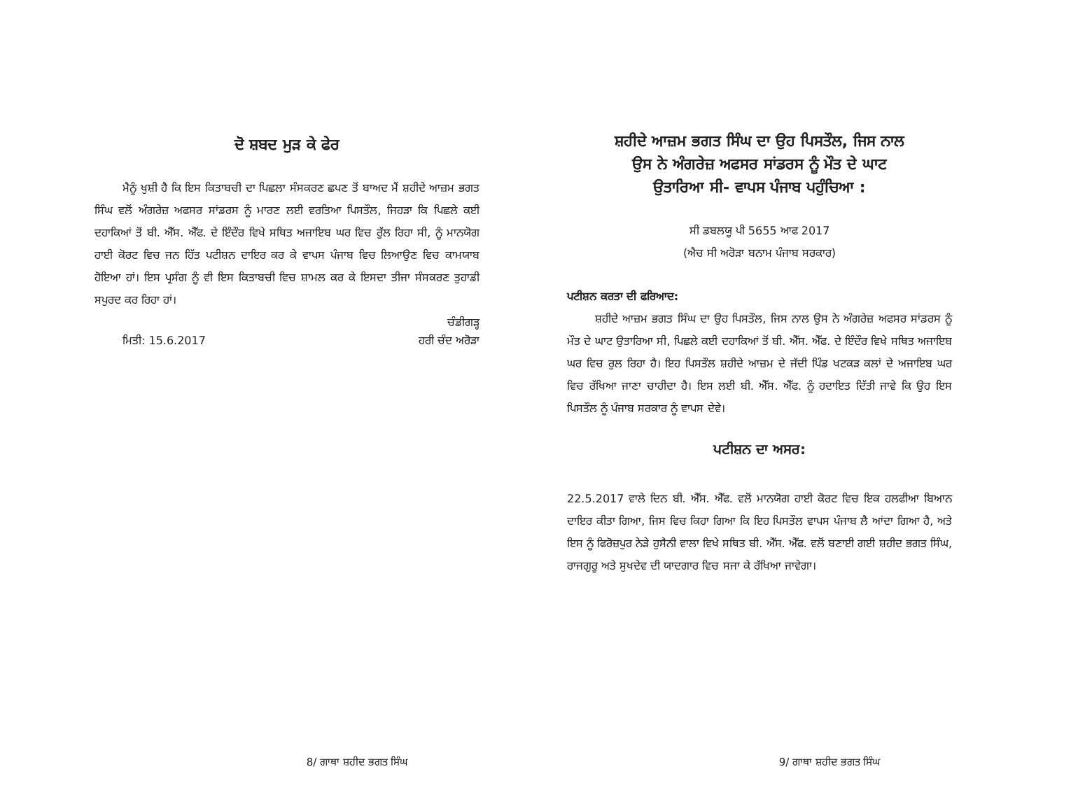ਦੋ ਸ਼ਬਦ ਮੁੜ ਕੇ ਫੇਰ
ਮੈਨੂੰ ਖੁਸ਼ੀ ਹੈ ਕਿ ਇਸ ਕਿਤਾਬਚੀ ਦਾ ਪਿਛਲਾ ਸੰਸਕਰਣ ਛਪਣ ਤੋਂ ਬਾਅਦ ਮੈਂ ਸ਼ਹੀਦੇ ਆਜ਼ਮ ਭਗਤ ਸਿੰਘ ਵਲੋਂ ਅੰਗਰੇਜ਼ ਅਫਸਰ ਸਾਂਡਰਸ ਨੂੰ ਮਾਰਣ ਲਈ ਵਰਤਿਆ ਪਿਸਤੌਲ, ਜਿਹੜਾ ਕਿ ਪਿਛਲੇ ਕਈ ਦਹਾਕਿਆਂ ਤੋਂ ਬੀ. ਐੱਸ. ਐੱਫ. ਦੇ ਇੰਦੌਰ ਵਿਖੇ ਸਥਿਤ ਅਜਾਇਬ ਘਰ ਵਿਚ ਰੁੱਲ ਰਿਹਾ ਸੀ, ਨੂੰ ਮਾਨਯੋਗ ਹਾਈ ਕੋਰਟ ਵਿਚ ਜਨ ਹਿੱਤ ਪਟੀਸ਼ਨ ਦਾਇਰ ਕਰ ਕੇ ਵਾਪਸ ਪੰਜਾਬ ਵਿਚ ਲਿਆਉਣ ਵਿਚ ਕਾਮਯਾਬ ਹੋਇਆ ਹਾਂ। ਇਸ ਪ੍ਰਸੰਗ ਨੂੰ ਵੀ ਇਸ ਕਿਤਾਬਚੀ ਵਿਚ ਸ਼ਾਮਲ ਕਰ ਕੇ ਇਸਦਾ ਤੀਜਾ ਸੰਸਕਰਣ ਤੁਹਾਡੀ ਸਪੁਰਦ ਕਰ ਰਿਹਾ ਹਾਂ।
ਚੰਡੀਗੜ੍ਹ
ਮਿਤੀ: 15.6.2017 ਹਰੀ ਚੰਦ ਅਰੋੜਾ
8/ ਗਾਥਾ ਸ਼ਹੀਦ ਭਗਤ ਸਿੰਘ
ਸ਼ਹੀਦੇ ਆਜ਼ਮ ਭਗਤ ਸਿੰਘ ਦਾ ਉਹ ਪਿਸਤੌਲ, ਜਿਸ ਨਾਲ
ਉਸ ਨੇ ਅੰਗਰੇਜ਼ ਅਫਸਰ ਸਾਂਡਰਸ ਨੂੰ ਮੌਤ ਦੇ ਘਾਟ
ਉਤਾਰਿਆ ਸੀ- ਵਾਪਸ ਪੰਜਾਬ ਪਹੁੰਚਿਆ :
ਸੀ ਡਬਲਯੂ ਪੀ 5655 ਆਫ 2017
(ਐਚ ਸੀ ਅਰੋੜਾ ਬਨਾਮ ਪੰਜਾਬ ਸਰਕਾਰ)
ਪਟੀਸ਼ਨ ਕਰਤਾ ਦੀ ਫਰਿਆਦ:
ਸ਼ਹੀਦੇ ਆਜ਼ਮ ਭਗਤ ਸਿੰਘ ਦਾ ਉਹ ਪਿਸਤੌਲ, ਜਿਸ ਨਾਲ ਉਸ ਨੇ ਅੰਗਰੇਜ਼ ਅਫਸਰ ਸਾਂਡਰਸ ਨੂੰ ਮੌਤ ਦੇ ਘਾਟ ਉਤਾਰਿਆ ਸੀ, ਪਿਛਲੇ ਕਈ ਦਹਾਕਿਆਂ ਤੋਂ ਬੀ. ਐੱਸ. ਐੱਫ. ਦੇ ਇੰਦੌਰ ਵਿਖੇ ਸਥਿਤ ਅਜਾਇਬ ਘਰ ਵਿਚ ਰੁਲ ਰਿਹਾ ਹੈ। ਇਹ ਪਿਸਤੌਲ ਸ਼ਹੀਦੇ ਆਜ਼ਮ ਦੇ ਜੱਦੀ ਪਿੰਡ ਖਟਕੜ ਕਲਾਂ ਦੇ ਅਜਾਇਬ ਘਰ ਵਿਚ ਰੱਖਿਆ ਜਾਣਾ ਚਾਹੀਦਾ ਹੈ। ਇਸ ਲਈ ਬੀ. ਐੱਸ. ਐੱਫ. ਨੂੰ ਹਦਾਇਤ ਦਿੱਤੀ ਜਾਵੇ ਕਿ ਉਹ ਇਸ ਪਿਸਤੌਲ ਨੂੰ ਪੰਜਾਬ ਸਰਕਾਰ ਨੂੰ ਵਾਪਸ ਦੇਵੇ।
ਪਟੀਸ਼ਨ ਦਾ ਅਸਰ:
22.5.2017 ਵਾਲੇ ਦਿਨ ਬੀ. ਐੱਸ. ਐੱਫ. ਵਲੋਂ ਮਾਨਯੋਗ ਹਾਈ ਕੋਰਟ ਵਿਚ ਇਕ ਹਲਫੀਆ ਬਿਆਨ ਦਾਇਰ ਕੀਤਾ ਗਿਆ, ਜਿਸ ਵਿਚ ਕਿਹਾ ਗਿਆ ਕਿ ਇਹ ਪਿਸਤੌਲ ਵਾਪਸ ਪੰਜਾਬ ਲੈ ਆਂਦਾ ਗਿਆ ਹੈ, ਅਤੇ ਇਸ ਨੂੰ ਫਿਰੋਜ਼ਪੁਰ ਨੇੜੇ ਹੁਸੈਨੀ ਵਾਲਾ ਵਿਖੇ ਸਥਿਤ ਬੀ. ਐੱਸ. ਐੱਫ. ਵਲੋਂ ਬਣਾਈ ਗਈ ਸ਼ਹੀਦ ਭਗਤ ਸਿੰਘ, ਰਾਜਗੁਰੂ ਅਤੇ ਸੁਖਦੇਵ ਦੀ ਯਾਦਗਾਰ ਵਿਚ ਸਜਾ ਕੇ ਰੱਖਿਆ ਜਾਵੇਗਾ।
9/ ਗਾਥਾ ਸ਼ਹੀਦ ਭਗਤ ਸਿੰਘ